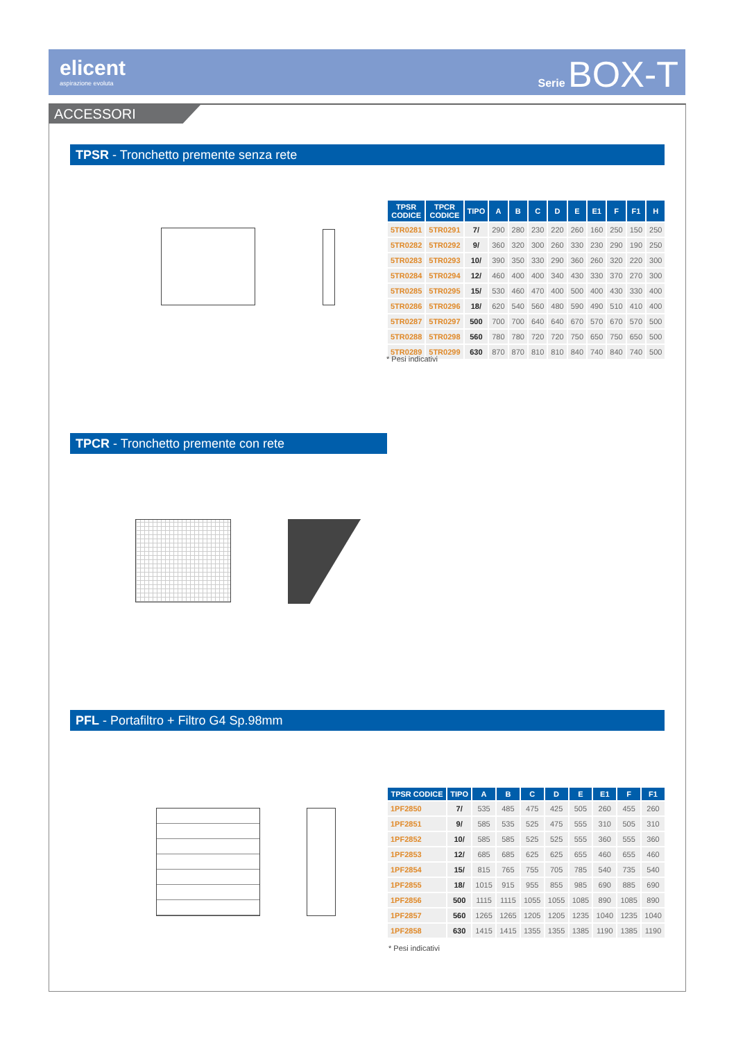elicent
aspirazione evoluta
Serie BOX-T
ACCESSORI
TPSR - Tronchetto premente senza rete
| TPSR CODICE | TPCR CODICE | TIPO | A | B | C | D | E | E1 | F | F1 | H |
| --- | --- | --- | --- | --- | --- | --- | --- | --- | --- | --- | --- |
| 5TR0281 | 5TR0291 | 7/ | 290 | 280 | 230 | 220 | 260 | 160 | 250 | 150 | 250 |
| 5TR0282 | 5TR0292 | 9/ | 360 | 320 | 300 | 260 | 330 | 230 | 290 | 190 | 250 |
| 5TR0283 | 5TR0293 | 10/ | 390 | 350 | 330 | 290 | 360 | 260 | 320 | 220 | 300 |
| 5TR0284 | 5TR0294 | 12/ | 460 | 400 | 400 | 340 | 430 | 330 | 370 | 270 | 300 |
| 5TR0285 | 5TR0295 | 15/ | 530 | 460 | 470 | 400 | 500 | 400 | 430 | 330 | 400 |
| 5TR0286 | 5TR0296 | 18/ | 620 | 540 | 560 | 480 | 590 | 490 | 510 | 410 | 400 |
| 5TR0287 | 5TR0297 | 500 | 700 | 700 | 640 | 640 | 670 | 570 | 670 | 570 | 500 |
| 5TR0288 | 5TR0298 | 560 | 780 | 780 | 720 | 720 | 750 | 650 | 750 | 650 | 500 |
| 5TR0289 | 5TR0299 | 630 | 870 | 870 | 810 | 810 | 840 | 740 | 840 | 740 | 500 |
* Pesi indicativi
TPCR - Tronchetto premente con rete
PFL - Portafiltro + Filtro G4 Sp.98mm
| TPSR CODICE | TIPO | A | B | C | D | E | E1 | F | F1 |
| --- | --- | --- | --- | --- | --- | --- | --- | --- | --- |
| 1PF2850 | 7/ | 535 | 485 | 475 | 425 | 505 | 260 | 455 | 260 |
| 1PF2851 | 9/ | 585 | 535 | 525 | 475 | 555 | 310 | 505 | 310 |
| 1PF2852 | 10/ | 585 | 585 | 525 | 525 | 555 | 360 | 555 | 360 |
| 1PF2853 | 12/ | 685 | 685 | 625 | 625 | 655 | 460 | 655 | 460 |
| 1PF2854 | 15/ | 815 | 765 | 755 | 705 | 785 | 540 | 735 | 540 |
| 1PF2855 | 18/ | 1015 | 915 | 955 | 855 | 985 | 690 | 885 | 690 |
| 1PF2856 | 500 | 1115 | 1115 | 1055 | 1055 | 1085 | 890 | 1085 | 890 |
| 1PF2857 | 560 | 1265 | 1265 | 1205 | 1205 | 1235 | 1040 | 1235 | 1040 |
| 1PF2858 | 630 | 1415 | 1415 | 1355 | 1355 | 1385 | 1190 | 1385 | 1190 |
* Pesi indicativi